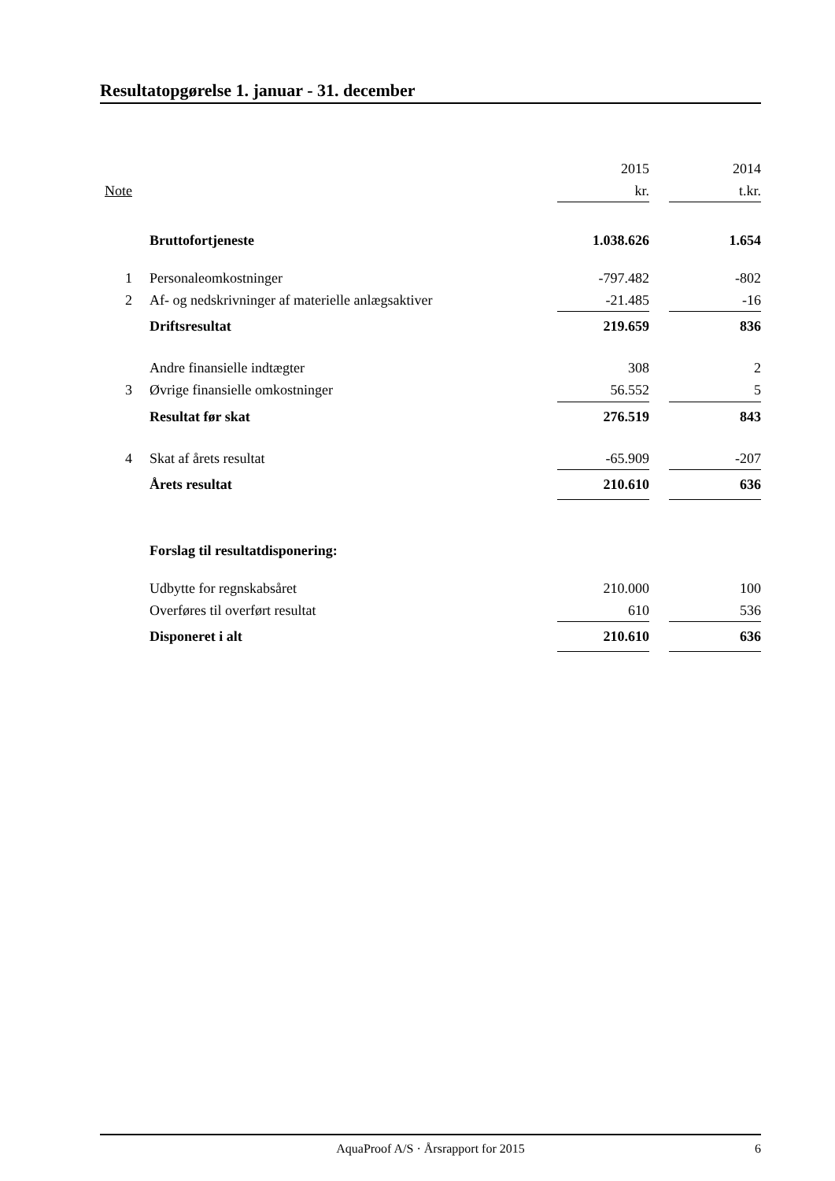Resultatopgørelse 1. januar - 31. december
| | | 2015 | | 2014 |
| --- | --- | --- | --- | --- |
| Note | | kr. | | t.kr. |
| | Bruttofortjeneste | 1.038.626 | | 1.654 |
| 1 | Personaleomkostninger | -797.482 | | -802 |
| 2 | Af- og nedskrivninger af materielle anlægsaktiver | -21.485 | | -16 |
| | Driftsresultat | 219.659 | | 836 |
| | Andre finansielle indtægter | 308 | | 2 |
| 3 | Øvrige finansielle omkostninger | 56.552 | | 5 |
| | Resultat før skat | 276.519 | | 843 |
| 4 | Skat af årets resultat | -65.909 | | -207 |
| | Årets resultat | 210.610 | | 636 |
| | Forslag til resultatdisponering: | | | |
| | Udbytte for regnskabsåret | 210.000 | | 100 |
| | Overføres til overført resultat | 610 | | 536 |
| | Disponeret i alt | 210.610 | | 636 |
AquaProof A/S · Årsrapport for 2015 6